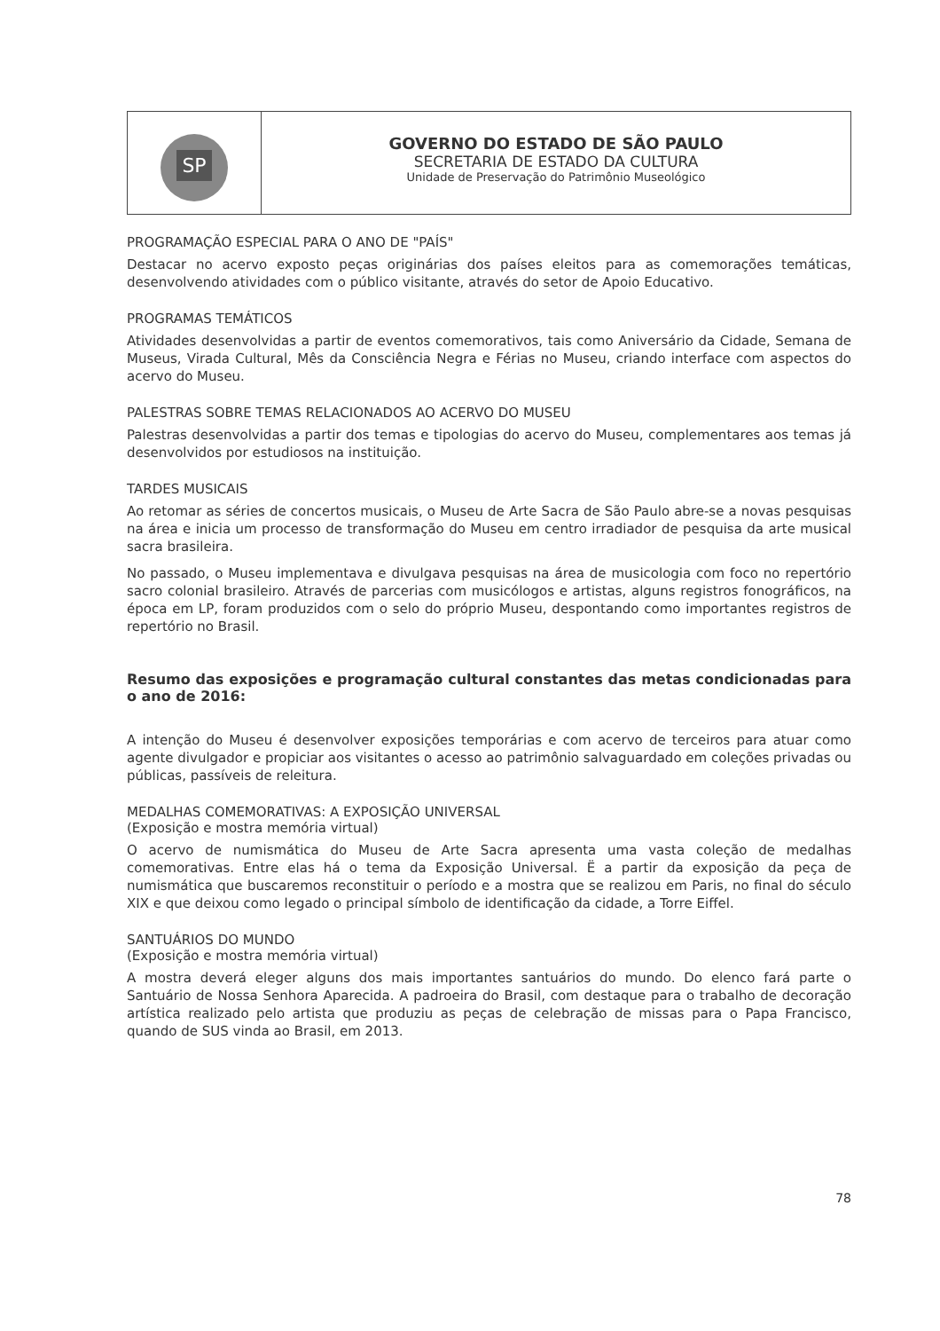SP
GOVERNO DO ESTADO DE SÃO PAULO
SECRETARIA DE ESTADO DA CULTURA
Unidade de Preservação do Patrimônio Museológico
PROGRAMAÇÃO ESPECIAL PARA O ANO DE "PAÍS"
Destacar no acervo exposto peças originárias dos países eleitos para as comemorações temáticas, desenvolvendo atividades com o público visitante, através do setor de Apoio Educativo.
PROGRAMAS TEMÁTICOS
Atividades desenvolvidas a partir de eventos comemorativos, tais como Aniversário da Cidade, Semana de Museus, Virada Cultural, Mês da Consciência Negra e Férias no Museu, criando interface com aspectos do acervo do Museu.
PALESTRAS SOBRE TEMAS RELACIONADOS AO ACERVO DO MUSEU
Palestras desenvolvidas a partir dos temas e tipologias do acervo do Museu, complementares aos temas já desenvolvidos por estudiosos na instituição.
TARDES MUSICAIS
Ao retomar as séries de concertos musicais, o Museu de Arte Sacra de São Paulo abre-se a novas pesquisas na área e inicia um processo de transformação do Museu em centro irradiador de pesquisa da arte musical sacra brasileira.
No passado, o Museu implementava e divulgava pesquisas na área de musicologia com foco no repertório sacro colonial brasileiro. Através de parcerias com musicólogos e artistas, alguns registros fonográficos, na época em LP, foram produzidos com o selo do próprio Museu, despontando como importantes registros de repertório no Brasil.
Resumo das exposições e programação cultural constantes das metas condicionadas para o ano de 2016:
A intenção do Museu é desenvolver exposições temporárias e com acervo de terceiros para atuar como agente divulgador e propiciar aos visitantes o acesso ao patrimônio salvaguardado em coleções privadas ou públicas, passíveis de releitura.
MEDALHAS COMEMORATIVAS: A EXPOSIÇÃO UNIVERSAL
(Exposição e mostra memória virtual)
O acervo de numismática do Museu de Arte Sacra apresenta uma vasta coleção de medalhas comemorativas. Entre elas há o tema da Exposição Universal. Ë a partir da exposição da peça de numismática que buscaremos reconstituir o período e a mostra que se realizou em Paris, no final do século XIX e que deixou como legado o principal símbolo de identificação da cidade, a Torre Eiffel.
SANTUÁRIOS DO MUNDO
(Exposição e mostra memória virtual)
A mostra deverá eleger alguns dos mais importantes santuários do mundo. Do elenco fará parte o Santuário de Nossa Senhora Aparecida. A padroeira do Brasil, com destaque para o trabalho de decoração artística realizado pelo artista que produziu as peças de celebração de missas para o Papa Francisco, quando de SUS vinda ao Brasil, em 2013.
78